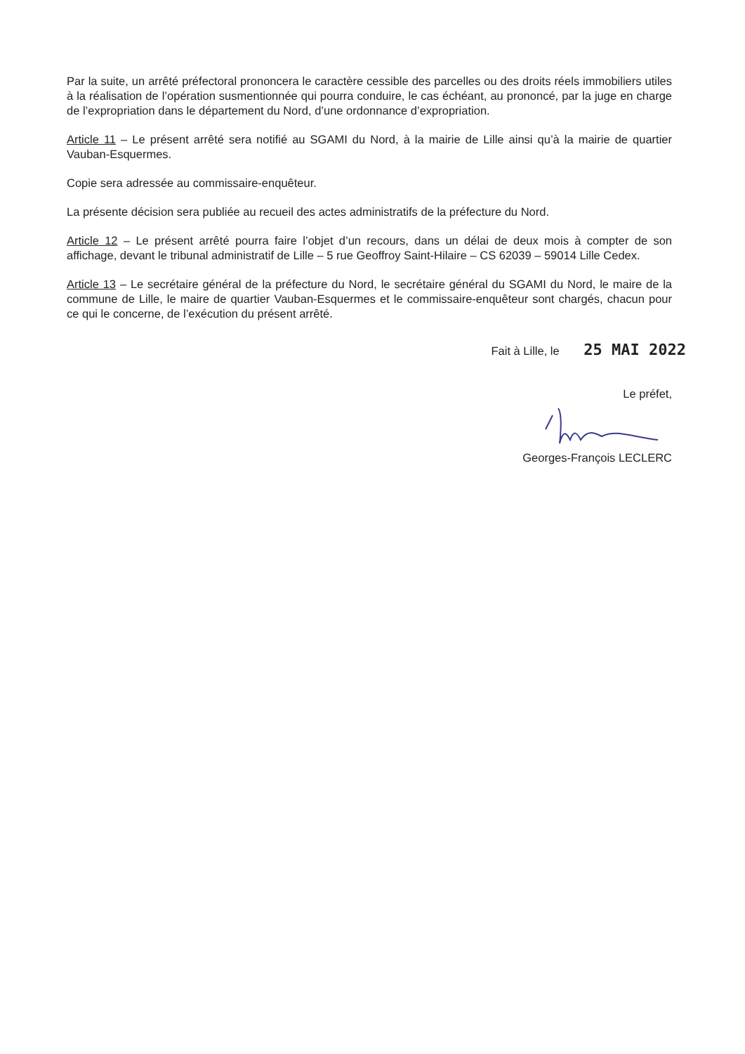Par la suite, un arrêté préfectoral prononcera le caractère cessible des parcelles ou des droits réels immobiliers utiles à la réalisation de l’opération susmentionnée qui pourra conduire, le cas échéant, au prononcé, par la juge en charge de l’expropriation dans le département du Nord, d’une ordonnance d’expropriation.
Article 11 – Le présent arrêté sera notifié au SGAMI du Nord, à la mairie de Lille ainsi qu’à la mairie de quartier Vauban-Esquermes.
Copie sera adressée au commissaire-enquêteur.
La présente décision sera publiée au recueil des actes administratifs de la préfecture du Nord.
Article 12 – Le présent arrêté pourra faire l’objet d’un recours, dans un délai de deux mois à compter de son affichage, devant le tribunal administratif de Lille – 5 rue Geoffroy Saint-Hilaire – CS 62039 – 59014 Lille Cedex.
Article 13 – Le secrétaire général de la préfecture du Nord, le secrétaire général du SGAMI du Nord, le maire de la commune de Lille, le maire de quartier Vauban-Esquermes et le commissaire-enquêteur sont chargés, chacun pour ce qui le concerne, de l’exécution du présent arrêté.
Fait à Lille, le 25 MAI 2022
Le préfet, Georges-François LECLERC